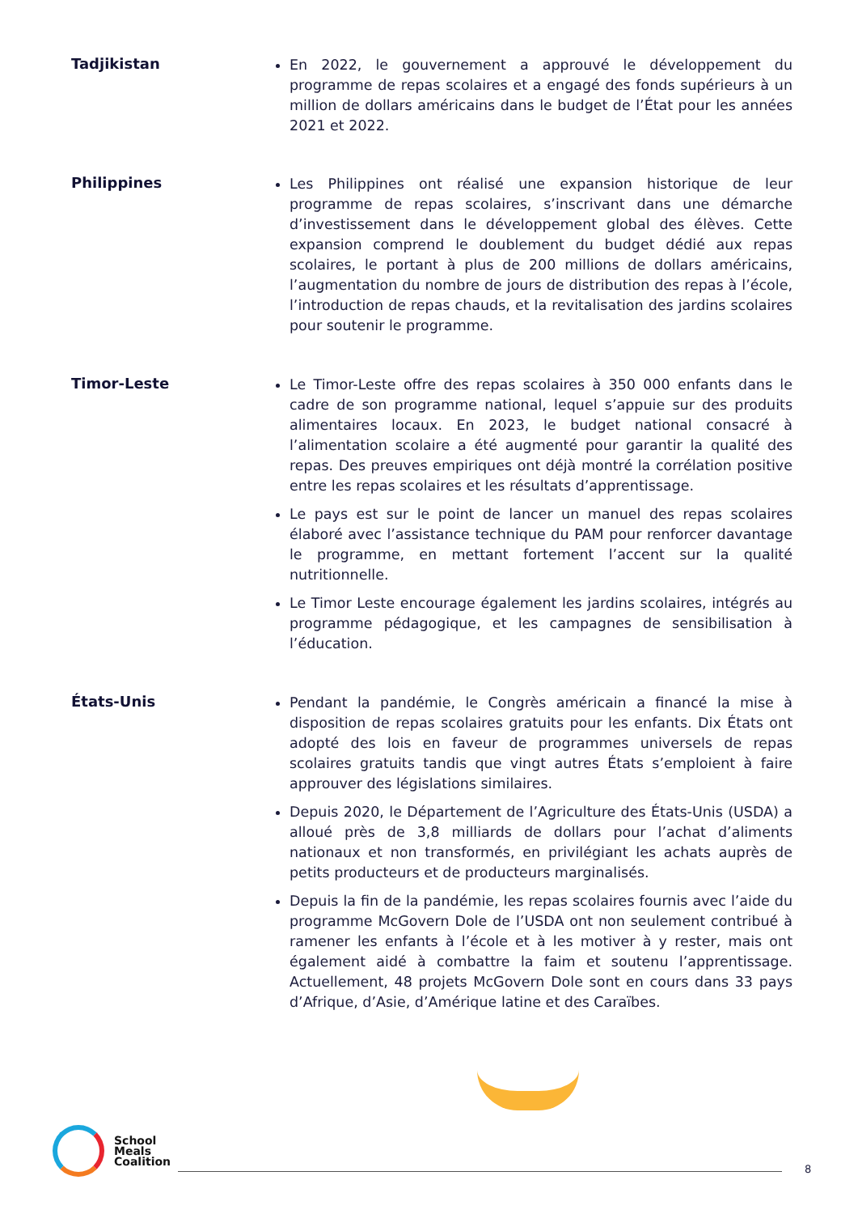Tadjikistan
En 2022, le gouvernement a approuvé le développement du programme de repas scolaires et a engagé des fonds supérieurs à un million de dollars américains dans le budget de l’État pour les années 2021 et 2022.
Philippines
Les Philippines ont réalisé une expansion historique de leur programme de repas scolaires, s’inscrivant dans une démarche d’investissement dans le développement global des élèves. Cette expansion comprend le doublement du budget dédié aux repas scolaires, le portant à plus de 200 millions de dollars américains, l’augmentation du nombre de jours de distribution des repas à l’école, l’introduction de repas chauds, et la revitalisation des jardins scolaires pour soutenir le programme.
Timor-Leste
Le Timor-Leste offre des repas scolaires à 350 000 enfants dans le cadre de son programme national, lequel s’appuie sur des produits alimentaires locaux. En 2023, le budget national consacré à l’alimentation scolaire a été augmenté pour garantir la qualité des repas. Des preuves empiriques ont déjà montré la corrélation positive entre les repas scolaires et les résultats d’apprentissage.
Le pays est sur le point de lancer un manuel des repas scolaires élaboré avec l’assistance technique du PAM pour renforcer davantage le programme, en mettant fortement l’accent sur la qualité nutritionnelle.
Le Timor Leste encourage également les jardins scolaires, intégrés au programme pédagogique, et les campagnes de sensibilisation à l’éducation.
États-Unis
Pendant la pandémie, le Congrès américain a financé la mise à disposition de repas scolaires gratuits pour les enfants. Dix États ont adopté des lois en faveur de programmes universels de repas scolaires gratuits tandis que vingt autres États s’emploient à faire approuver des législations similaires.
Depuis 2020, le Département de l’Agriculture des États-Unis (USDA) a alloué près de 3,8 milliards de dollars pour l’achat d’aliments nationaux et non transformés, en privilégiant les achats auprès de petits producteurs et de producteurs marginalisés.
Depuis la fin de la pandémie, les repas scolaires fournis avec l’aide du programme McGovern Dole de l’USDA ont non seulement contribué à ramener les enfants à l’école et à les motiver à y rester, mais ont également aidé à combattre la faim et soutenu l’apprentissage. Actuellement, 48 projets McGovern Dole sont en cours dans 33 pays d’Afrique, d’Asie, d’Amérique latine et des Caraïbes.
School
Meals
Coalition
8